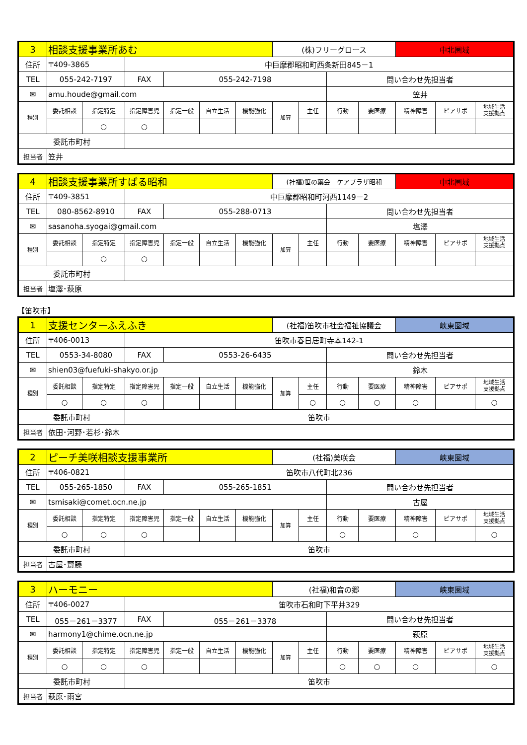| 3 | 相談支援事業所あむ | | | | | | (株)フリーグロース | | | | 中北圏域 | | |
| 住所 | 〒409-3865 | | 中巨摩郡昭和町西条新田845－1 | | | | | | | | | | |
| TEL | 055-242-7197 | | FAX | 055-242-7198 | | | | | 問い合わせ先担当者 | | | | |
| ✉ | amu.houde@gmail.com | | | | | | | | 笠井 | | | | |
| 種別 | 委託相談 | 指定特定 | 指定障害児 | 指定一般 | 自立生活 | 機能強化 | 加算 | 主任 | 行動 | 要医療 | 精神障害 | ピアサポ | 地域生活 支援拠点 |
| | | ○ | ○ | | | | | | | | | | |
| 委託市町村 | | | | | | | | | | | | | |
| 担当者 | 笠井 | | | | | | | | | | | | |
| 4 | 相談支援事業所すばる昭和 | | | | | | (社福)笹の葉会 ケアプラザ昭和 | | | | 中北圏域 | | |
| 住所 | 〒409-3851 | | 中巨摩郡昭和町河西1149－2 | | | | | | | | | | |
| TEL | 080-8562-8910 | | FAX | 055-288-0713 | | | | | 問い合わせ先担当者 | | | | |
| ✉ | sasanoha.syogai@gmail.com | | | | | | | | 塩澤 | | | | |
| 種別 | 委託相談 | 指定特定 | 指定障害児 | 指定一般 | 自立生活 | 機能強化 | 加算 | 主任 | 行動 | 要医療 | 精神障害 | ピアサポ | 地域生活 支援拠点 |
| | | ○ | ○ | | | | | | | | | | |
| 委託市町村 | | | | | | | | | | | | | |
| 担当者 | 塩澤･萩原 | | | | | | | | | | | | |
【笛吹市】
| 1 | 支援センターふえふき | | | | | | (社福)笛吹市社会福祉協議会 | | | | 峡東圏域 | | |
| 住所 | 〒406-0013 | | 笛吹市春日居町寺本142-1 | | | | | | | | | | |
| TEL | 0553-34-8080 | | FAX | 0553-26-6435 | | | | | 問い合わせ先担当者 | | | | |
| ✉ | shien03@fuefuki-shakyo.or.jp | | | | | | | | 鈴木 | | | | |
| 種別 | 委託相談 | 指定特定 | 指定障害児 | 指定一般 | 自立生活 | 機能強化 | 加算 | 主任 | 行動 | 要医療 | 精神障害 | ピアサポ | 地域生活 支援拠点 |
| | ○ | ○ | ○ | | | | | ○ | ○ | ○ | ○ | | ○ |
| 委託市町村 | | | 笛吹市 | | | | | | | | | | |
| 担当者 | 依田･河野･若杉･鈴木 | | | | | | | | | | | | |
| 2 | ピーチ美咲相談支援事業所 | | | | | | (社福)美咲会 | | | | 峡東圏域 | | |
| 住所 | 〒406-0821 | | 笛吹市八代町北236 | | | | | | | | | | |
| TEL | 055-265-1850 | | FAX | 055-265-1851 | | | | | 問い合わせ先担当者 | | | | |
| ✉ | tsmisaki@comet.ocn.ne.jp | | | | | | | | 古屋 | | | | |
| 種別 | 委託相談 | 指定特定 | 指定障害児 | 指定一般 | 自立生活 | 機能強化 | 加算 | 主任 | 行動 | 要医療 | 精神障害 | ピアサポ | 地域生活 支援拠点 |
| | ○ | ○ | ○ | | | | | | ○ | | ○ | | ○ |
| 委託市町村 | | | 笛吹市 | | | | | | | | | | |
| 担当者 | 古屋･齋藤 | | | | | | | | | | | | |
| 3 | ハーモニー | | | | | | (社福)和音の郷 | | | | 峡東圏域 | | |
| 住所 | 〒406-0027 | | 笛吹市石和町下平井329 | | | | | | | | | | |
| TEL | 055－261－3377 | | FAX | 055－261－3378 | | | | | 問い合わせ先担当者 | | | | |
| ✉ | harmony1@chime.ocn.ne.jp | | | | | | | | 萩原 | | | | |
| 種別 | 委託相談 | 指定特定 | 指定障害児 | 指定一般 | 自立生活 | 機能強化 | 加算 | 主任 | 行動 | 要医療 | 精神障害 | ピアサポ | 地域生活 支援拠点 |
| | ○ | ○ | ○ | | | | | | ○ | ○ | ○ | | ○ |
| 委託市町村 | | | 笛吹市 | | | | | | | | | | |
| 担当者 | 萩原･雨宮 | | | | | | | | | | | | |